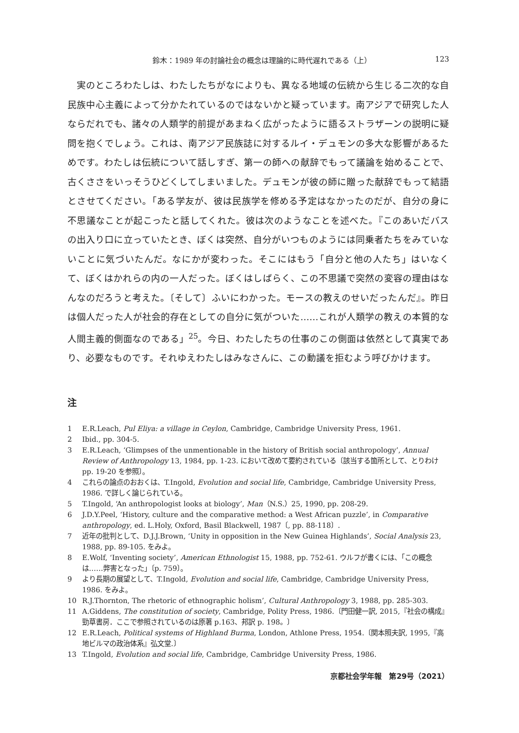鈴木：1989 年の討論社会の概念は理論的に時代遅れである（上） 123
実のところわたしは、わたしたちがなによりも、異なる地域の伝統から生じる二次的な自民族中心主義によって分かたれているのではないかと疑っています。南アジアで研究した人ならだれでも、諸々の人類学的前提があまねく広がったように語るストラザーンの説明に疑問を抱くでしょう。これは、南アジア民族誌に対するルイ・デュモンの多大な影響があるためです。わたしは伝統について話しすぎ、第一の師への献辞でもって議論を始めることで、古くささをいっそうひどくしてしまいました。デュモンが彼の師に贈った献辞でもって結語とさせてください。「ある学友が、彼は民族学を修める予定はなかったのだが、自分の身に不思議なことが起こったと話してくれた。彼は次のようなことを述べた。『このあいだバスの出入り口に立っていたとき、ぼくは突然、自分がいつものようには同乗者たちをみていないことに気づいたんだ。なにかが変わった。そこにはもう「自分と他の人たち」はいなくて、ぼくはかれらの内の一人だった。ぼくはしばらく、この不思議で突然の変容の理由はなんなのだろうと考えた。〔そして〕ふいにわかった。モースの教えのせいだったんだ』。昨日は個人だった人が社会的存在としての自分に気がついた……これが人類学の教えの本質的な人間主義的側面なのである」<sup>25</sup>。今日、わたしたちの仕事のこの側面は依然として真実であり、必要なものです。それゆえわたしはみなさんに、この動議を拒むよう呼びかけます。
注
1 E.R.Leach, Pul Eliya: a village in Ceylon, Cambridge, Cambridge University Press, 1961.
2 Ibid., pp. 304-5.
3 E.R.Leach, ‘Glimpses of the unmentionable in the history of British social anthropology’, Annual Review of Anthropology 13, 1984, pp. 1-23. において改めて要約されている〔該当する箇所として、とりわけ pp. 19-20 を参照〕。
4 これらの論点のおおくは、T.Ingold, Evolution and social life, Cambridge, Cambridge University Press, 1986. で詳しく論じられている。
5 T.Ingold, ‘An anthropologist looks at biology’, Man（N.S.）25, 1990, pp. 208-29.
6 J.D.Y.Peel, ‘History, culture and the comparative method: a West African puzzle’, in Comparative anthropology, ed. L.Holy, Oxford, Basil Blackwell, 1987〔, pp. 88-118〕.
7 近年の批判として、D.J.J.Brown, ‘Unity in opposition in the New Guinea Highlands’, Social Analysis 23, 1988, pp. 89-105. をみよ。
8 E.Wolf, ‘Inventing society’, American Ethnologist 15, 1988, pp. 752-61. ウルフが書くには、「この概念は……弊害となった」〔p. 759〕。
9 より長期の展望として、T.Ingold, Evolution and social life, Cambridge, Cambridge University Press, 1986. をみよ。
10 R.J.Thornton, The rhetoric of ethnographic holism’, Cultural Anthropology 3, 1988, pp. 285-303.
11 A.Giddens, The constitution of society, Cambridge, Polity Press, 1986.〔門田健一訳, 2015,『社会の構成』勁草書房．ここで参照されているのは原著 p.163、邦訳 p. 198。〕
12 E.R.Leach, Political systems of Highland Burma, London, Athlone Press, 1954.〔関本照夫訳, 1995,『高地ビルマの政治体系』弘文堂.〕
13 T.Ingold, Evolution and social life, Cambridge, Cambridge University Press, 1986.
京都社会学年報　第29号（2021）